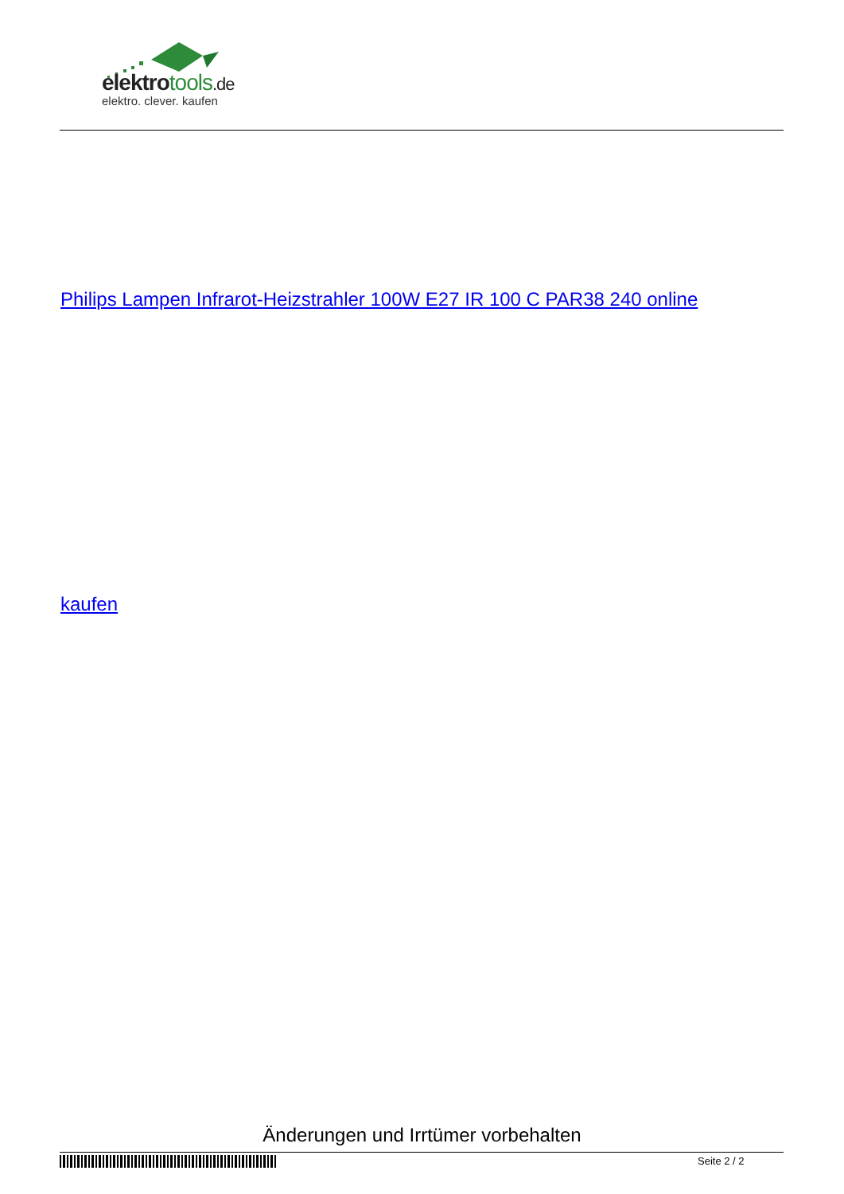elektrotools.de
elektro. clever. kaufen
Philips Lampen Infrarot-Heizstrahler 100W E27 IR 100 C PAR38 240 online
kaufen
Änderungen und Irrtümer vorbehalten
Seite 2 / 2